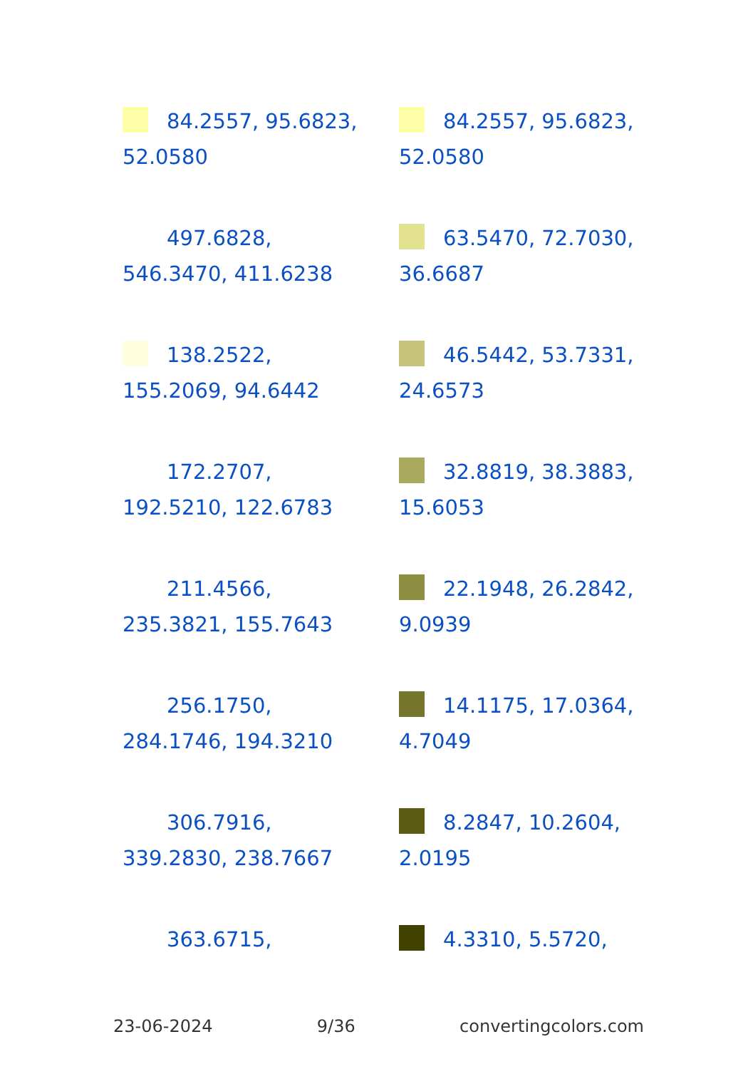84.2557, 95.6823,
52.0580
84.2557, 95.6823,
52.0580
497.6828,
546.3470, 411.6238
63.5470, 72.7030,
36.6687
138.2522,
155.2069, 94.6442
46.5442, 53.7331,
24.6573
172.2707,
192.5210, 122.6783
32.8819, 38.3883,
15.6053
211.4566,
235.3821, 155.7643
22.1948, 26.2842,
9.0939
256.1750,
284.1746, 194.3210
14.1175, 17.0364,
4.7049
306.7916,
339.2830, 238.7667
8.2847, 10.2604,
2.0195
363.6715,
4.3310, 5.5720,
23-06-2024 9/36 convertingcolors.com